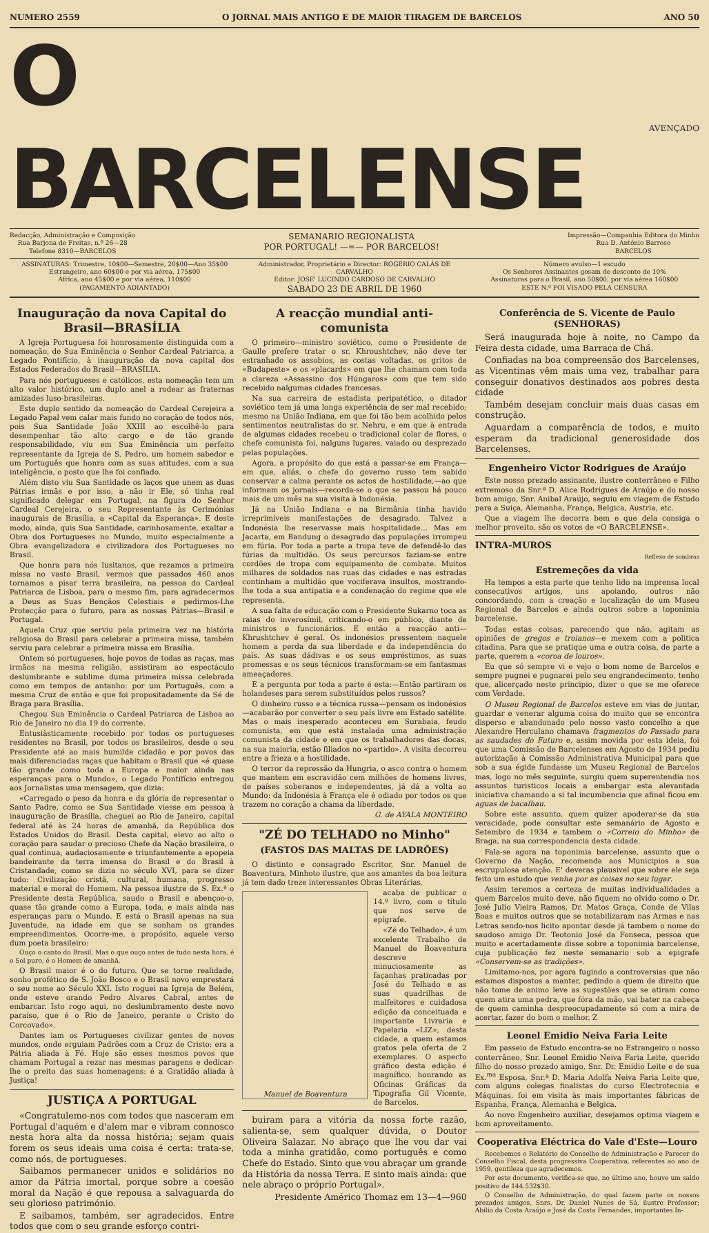NUMERO 2559 O JORNAL MAIS ANTIGO E DE MAIOR TIRAGEM DE BARCELOS ANO 50
O BARCELENSE
AVENÇADO
Redacção, Administração e Composição
Rua Barjona de Freitas, n.º 26—28
Telefone 8310—BARCELOS
SEMANARIO REGIONALISTA
POR PORTUGAL! —=— POR BARCELOS!
Impressão—Companhia Editora do Minho
Rua D. António Barroso
BARCELOS
ASSINATURAS: Trimestre, 10$00—Semestre, 20$00—Ano 35$00
Estrangeiro, ano 60$00 e por via aérea, 175$00
Africa, ano 45$00 e por via aérea, 110$00
(PAGAMENTO ADIANTADO)
Administrador, Proprietário e Director: ROGERIO CALÁS DE CARVALHO
Editor: JOSE' LUCINDO CARDOSO DE CARVALHO
SABADO 23 DE ABRIL DE 1960
Número avulso—1 escudo
Os Senhores Assinantes gosam de desconto de 10%
Assinaturas para o Brasil, ano 50$00, por via aérea 160$00
ESTE N.º FOI VISADO PELA CENSURA
Inauguração da nova Capital do Brasil—BRASÍLIA
A Igreja Portuguesa foi honrosamente distinguida com a nomeação, de Sua Eminência o Senhor Cardeal Patriarca, a Legado Pontifício, à inauguração da nova capital dos Estados Federados do Brasil—BRASÍLIA.
Para nós portugueses e católicos, esta nomeação tem um alto valor histórico, um duplo anel a rodear as fraternas amizades luso-brasileiras.
Este duplo sentido da nomeação do Cardeal Cerejeira a Legado Papal vem calar mais fundo no coração de todos nós, pois Sua Santidade João XXIII ao escolhê-lo para desempenhar tão alto cargo e de tão grande responsabilidade, viu em Sua Eminência um perfeito representante da Igreja de S. Pedro, um homem sabedor e um Português que honra com as suas atitudes, com a sua inteligência, o posto que lhe foi confiado.
Além disto viu Sua Santidade os laços que unem as duas Pátrias irmãs e por isso, a não ir Ele, só tinha real significado delegar em Portugal, na figura do Senhor Cardeal Cerejeira, o seu Representante às Cerimónias inaugurais de Brasília, a «Capital da Esperança». E deste modo, ainda, quis Sua Santidade, carinhosamente, exaltar a Obra dos Portugueses no Mundo, muito especialmente a Obra evangelizadora e civilizadora dos Portugueses no Brasil.
Que honra para nós lusitanos, que rezamos a primeira missa no vasto Brasil, vermos que passados 460 anos tornamos a pisar terra brasileira, na pessoa do Cardeal Patriarca de Lisboa, para o mesmo fim, para agradecermos a Deus as Suas Bençãos Celestiais e pedirmos-Lhe Protecção para o futuro, para as nossas Pátrias—Brasil e Portugal.
Aquela Cruz que serviu pela primeira vez na história religiosa do Brasil para celebrar a primeira missa, também serviu para celebrar a primeira missa em Brasília.
Ontem só portugueses, hoje povos de todas as raças, mas irmãos na mesma religião, assistiram ao espectáculo deslumbrante e sublime duma primeira missa celebrada como em tempos de antanho: por um Português, com a mesma Cruz de então e que foi propositadamente da Sé de Braga para Brasília.
Chegou Sua Eminência o Cardeal Patriarca de Lisboa ao Rio de Janeiro no dia 19 do corrente.
Entusiàsticamente recebido por todos os portugueses residentes no Brasil, por todos os brasileiros, desde o seu Presidente até ao mais humilde cidadão e por povos das mais diferenciadas raças que habitam o Brasil que «é quase tão grande como toda a Europa e maior ainda nas esperanças para o Mundo», o Legado Pontifício entregou aos Jornalistas uma mensagem, que dizia:
«Carregado o peso da honra e da glória de representar o Santo Padre, como se Sua Santidade viesse em pessoa à inauguração de Brasília, cheguei ao Rio de Janeiro, capital federal até às 24 horas de amanhã, da República dos Estados Unidos do Brasil. Desta capital, elevo ao alto o coração para saudar o precioso Chefe da Nação brasileira, o qual continua, audaciosamente e triunfantemente a epopeia bandeirante da terra imensa do Brasil e do Brasil à Cristandade, como se dizia no século XVI, para se dizer tudo: Civilização cristã, cultural, humana, progresso material e moral do Homem. Na pessoa ilustre de S. Ex.ª o Presidente desta República, saudo o Brasil e abençoo-o, quase tão grande como a Europa, toda, e mais ainda nas esperanças para o Mundo. E está o Brasil apenas na sua Juventude, na idade em que se sonham os grandes empreendimentos. Ocorre-me, a propósito, aquele verso dum poeta brasileiro:
Ouço o canto do Brasil. Mas o que ouço antes de tudo nesta hora, é o Sol puro, é o Homem de amanhã.
O Brasil maior é o do futuro. Que se torne realidade, sonho profético de S. João Bosco e o Brasil novo emprestará o seu nome ao Século XXI. Isto roguei na Igreja de Belém, onde esteve orando Pedro Alvares Cabral, antes de embarcar. Isto rogo aqui, no deslumbramento deste novo paraíso, que é o Rio de Janeiro, perante o Cristo do Corcovado».
Dantes iam os Portugueses civilizar gentes de novos mundos, onde erguiam Padrões com a Cruz de Cristo: era a Pátria aliada à Fé. Hoje são esses mesmos povos que chamam Portugal a rezar nas mesmas paragens e dedicar-lhe o preito das suas homenagens: é a Gratidão aliada à Justiça!
JUSTIÇA A PORTUGAL
«Congratulemo-nos com todos que nasceram em Portugal d'aquém e d'alem mar e vibram connosco nesta hora alta da nossa história; sejam quais forem os seus ideais uma coisa é certa: trata-se, como nós, de portugueses.
Saibamos permanecer unidos e solidários no amor da Pátria imortal, porque sobre a coesão moral da Nação é que repousa a salvaguarda do seu glorioso património.
E saibamos, também, ser agradecidos. Entre todos que com o seu grande esforço contri-
A reacção mundial anti-comunista
O primeiro—ministro soviético, como o Presidente de Gaulle prefere tratar o sr. Khroushtchev, não deve ter estranhado os assobios, as costas voltadas, os gritos de «Budapeste» e os «placards» em que lhe chamam com toda a clareza «Assassino dos Húngaros» com que tem sido recebido nalgumas cidades francesas.
Na sua carreira de estadista peripatético, o ditador soviético tem já uma longa experiência de ser mal recebido; mesmo na União Indiana, em que foi tão bem acolhido pelos sentimentos neutralistas do sr. Nehru, e em que à entrada de algumas cidades recebeu o tradicional colar de flores, o chefe comunista foi, nalguns lugares, vaiado ou desprezado pelas populações.
Agora, a propósito do que está a passar-se em França—em que, aliás, o chefe do governo russo tem sabido conservar a calma perante os actos de hostilidade,—ao que informam os jornais—recorda-se o que se passou há pouco mais de um mês na sua visita à Indonésia.
Já na União Indiana e na Birmânia tinha havido irreprimíveis manifestações de desagrado. Talvez a Indonésia lhe reservasse mais hospitalidade... Mas em Jacarta, em Bandung o desagrado das populações irrompeu em fúria. Por toda a parte a tropa teve de defendê-lo das fúrias da multidão. Os seus percursos faziam-se entre cordões de tropa com equipamento de combate. Muitos milhares de soldados nas ruas das cidades e nas estradas continham a multidão que vociferava insultos, mostrando-lhe toda a sua antipatia e a condenação do regime que ele representa.
A sua falta de educação com o Presidente Sukarno toca as raias do inverosímil, criticando-o em público, diante de ministros e funcionários. E então a reacção anti—Khrushtchev é geral. Os indonésios pressentem naquele homem a perda da sua liberdade e da independência do país. As suas dádivas e os seus empréstimos, as suas promessas e os seus técnicos transformam-se em fantasmas ameaçadores.
E a pergunta por toda a parte é esta:—Então partiram os holandeses para serem substituídos pelos russos?
O dinheiro russo e a técnica russa—pensam os indonésios—acabarão por converter o seu país livre em Estado satélite. Mas o mais inesperado aconteceu em Surabaia, feudo comunista, em que está instalada uma administração comunista da cidade e em que os trabalhadores das docas, na sua maioria, estão filiados no «partido». A visita decorreu entre a frieza e a hostilidade.
O terror da repressão da Hungria, o asco contra o homem que mantem em escravidão cem milhões de homens livres, de países soberanos e independentes, já dá a volta ao Mundo: da Indonésia à França ele é odiado por todos os que trazem no coração a chama da liberdade.
G. de AYALA MONTEIRO
"ZÉ DO TELHADO no Minho"
(FASTOS DAS MALTAS DE LADRÕES)
O distinto e consagrado Escritor, Snr. Manuel de Boaventura, Minhoto ilustre, que aos amantes da boa leitura já tem dado treze interessantes Obras Literárias,
Manuel de Boaventura
acaba de publicar o 14.º livro, com o título que nos serve de epígrafe.
«Zé do Telhado», é um excelente Trabalho de Manuel de Boaventura descreve minuciosamente as façanhas praticadas por José do Telhado e as suas quadrilhas de malfeitores e cuidadosa edição da conceituada e importante Livraria e Papelaria «LIZ», desta cidade, a quem estamos gratos pela oferta de 2 exemplares. O aspecto gráfico desta edição é magnífico, honrando as Oficinas Gráficas da Tipografia Gil Vicente, de Barcelos.
buiram para a vitória da nossa forte razão, salienta-se, sem qualquer dúvida, o Doutor Oliveira Salazar. No abraço que lhe vou dar vai toda a minha gratidão, como português e como Chefe do Estado. Sinto que vou abraçar um grande da História da nossa Terra. E sinto mais ainda: que nele abraço o próprio Portugal».
Presidente Américo Thomaz em 13—4—960
Conferência de S. Vicente de Paulo
(SENHORAS)
Será inaugurada hoje à noite, no Campo da Feira desta cidade, uma Barraca de Chá.
Confiadas na boa compreensão dos Barcelenses, as Vicentinas vêm mais uma vez, trabalhar para conseguir donativos destinados aos pobres desta cidade
Também desejam concluir mais duas casas em construção.
Aguardam a comparência de todos, e muito esperam da tradicional generosidade dos Barcelenses.
Engenheiro Victor Rodrigues de Araújo
Este nosso prezado assinante, ilustre conterrâneo e Filho extremoso da Snr.ª D. Alice Rodrigues de Araújo e do nosso bom amigo, Snr. Anibal Araújo, seguiu em viagem de Estudo para a Suiça, Alemanha, França, Belgica, Austria, etc.
Que a viagem lhe decorra bem e que dela consiga o melhor proveito, são os votos de «O BARCELENSE».
INTRA-MUROS
Reflexo de sombras
Estremeções da vida
Ha tempos a esta parte que tenho lido na imprensa local consecutivos artigos, uns apoiando, outros não concordando, com a creação e localização de um Museu Regional de Barcelos e ainda outros sobre a toponimia barcelense.
Todas estas coisas, parecendo que não, agitam as opiniões de gregos e troianos—e mexem com a politica citadina. Para que se pratique uma e outra coisa, de parte a parte, querem a «coroa de louros».
Eu que só sempre vi e vejo o bom nome de Barcelos e sempre pugnei e pugnarei pelo seu engrandecimento, tenho que, alicerçado neste principio, dizer o que se me oferece com Verdade.
O Museu Regional de Barcelos esteve em vias de juntar, guardar e venerar alguma coisa do muito que se encontra disperso e abandonado pelo nosso vasto concelho a que Alexandre Herculano chamava fragmentos do Passado para as saudades do Futuro e, assim movida por esta ideia, foi que uma Comissão de Barcelenses em Agosto de 1934 pediu autorização à Comissão Administrativa Municipal para que sob a sua égide fundasse um Museu Regional de Barcelos mas, logo no mês seguinte, surgiu quem superentendia nos assuntos turisticos locais a embargar esta alevantada iniciativa chamando a si tal incumbencia que afinal ficou em aguas de bacalhau.
Sobre este assunto, quem quizer apoderar-se da sua veracidade, pode consultar este semanário de Agosto e Setembro de 1934 e tambem o «Correio do Minho» de Braga, na sua correspondencia desta cidade.
Fala-se agora na toponimia barcelense, assunto que o Governo da Nação, recomenda aos Municipios a sua escrupulosa atenção. E' deveras plausivel que sobre ele seja feito um estudo que venha por as coisas no seu lugar.
Assim teremos a certeza de muitas individualidades a quem Barcelos muito deve, não fiquem no olvido como o Dr. José Julio Vieira Ramos, Dr. Matos Graça, Conde de Vilas Boas e muitos outros que se notabilizaram nas Armas e nas Letras sendo-nos licito apontar desde já tambem o nome do saudoso amigo Dr. Teotonio José da Fonseca, pessoa que muito e acertadamente disse sobre a toponimia barcelense, cuja publicação fez neste semanario sob a epigrafe «Conservem-se as tradições».
Limitamo-nos, por agora fugindo a controversias que não estamos dispostos a manter, pedindo a quem de direito que não tome de animo leve as sugestões que se atiram como quem atira uma pedra, que fóra da mão, vai bater na cabeça de quem caminha despreocupadamente só com a mira de acertar, fazer do bom o melhor. Z
Leonel Emidio Neiva Faria Leite
Em passeio de Estudo encontra-se no Estrangeiro o nosso conterrâneo, Snr. Leonel Emidio Neiva Faria Leite, querido filho do nosso prezado amigo, Snr. Dr. Emidio Leite e de sua Ex.<sup>ma</sup> Esposa, Snr.ª D. Maria Adolfa Neiva Faria Leite que, com alguns colegas finalistas do curso Electrotecnia e Máquinas, foi em visita às mais importantes fábricas de Espanha, França, Alemanha e Belgica.
Ao novo Engenheiro auxiliar, desejamos optima viagem e bom aproveitamento.
Cooperativa Eléctrica do Vale d'Este—Louro
Recebemos o Relatório do Conselho de Administração e Parecer do Conselho Fiscal, desta progressiva Cooperativa, referentes ao ano de 1959, gentileza que agradecemos.
Por este documento, verifica-se que, no último ano, houve um saldo positivo de 144.532$30.
O Conselho de Administração, do qual fazem parte os nossos prezados amigos, Snrs. Dr. Daniel Nunes de Sá, ilustre Professor; Abilio da Costa Araújo e José da Costa Fernandes, importantes In-